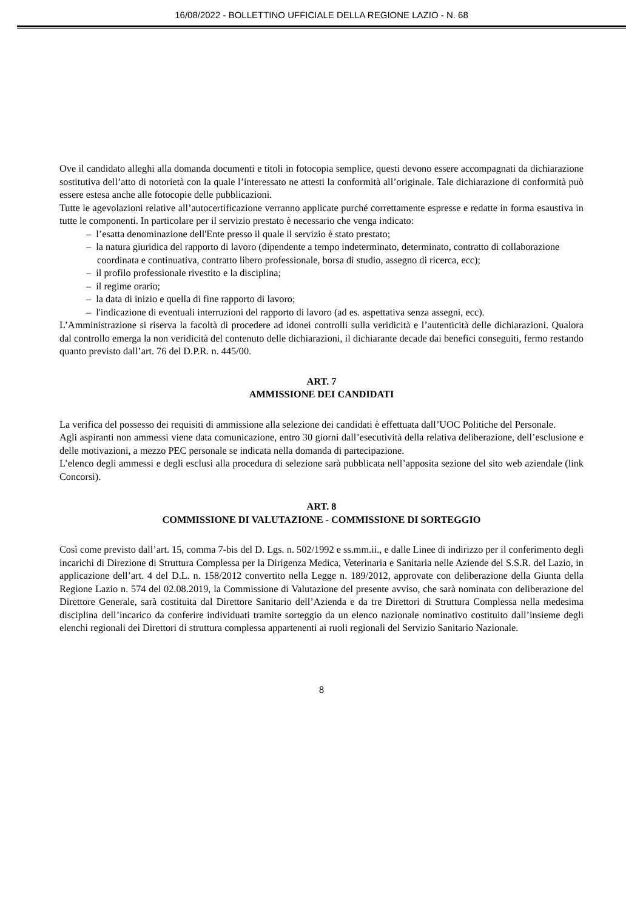16/08/2022 - BOLLETTINO UFFICIALE DELLA REGIONE LAZIO - N. 68
Ove il candidato alleghi alla domanda documenti e titoli in fotocopia semplice, questi devono essere accompagnati da dichiarazione sostitutiva dell’atto di notorietà con la quale l’interessato ne attesti la conformità all’originale. Tale dichiarazione di conformità può essere estesa anche alle fotocopie delle pubblicazioni.
Tutte le agevolazioni relative all’autocertificazione verranno applicate purché correttamente espresse e redatte in forma esaustiva in tutte le componenti. In particolare per il servizio prestato è necessario che venga indicato:
– l’esatta denominazione dell'Ente presso il quale il servizio è stato prestato;
– la natura giuridica del rapporto di lavoro (dipendente a tempo indeterminato, determinato, contratto di collaborazione coordinata e continuativa, contratto libero professionale, borsa di studio, assegno di ricerca, ecc);
– il profilo professionale rivestito e la disciplina;
– il regime orario;
– la data di inizio e quella di fine rapporto di lavoro;
– l'indicazione di eventuali interruzioni del rapporto di lavoro (ad es. aspettativa senza assegni, ecc).
L’Amministrazione si riserva la facoltà di procedere ad idonei controlli sulla veridicità e l’autenticità delle dichiarazioni. Qualora dal controllo emerga la non veridicità del contenuto delle dichiarazioni, il dichiarante decade dai benefici conseguiti, fermo restando quanto previsto dall’art. 76 del D.P.R. n. 445/00.
ART. 7
AMMISSIONE DEI CANDIDATI
La verifica del possesso dei requisiti di ammissione alla selezione dei candidati è effettuata dall’UOC Politiche del Personale.
Agli aspiranti non ammessi viene data comunicazione, entro 30 giorni dall’esecutività della relativa deliberazione, dell’esclusione e delle motivazioni, a mezzo PEC personale se indicata nella domanda di partecipazione.
L’elenco degli ammessi e degli esclusi alla procedura di selezione sarà pubblicata nell’apposita sezione del sito web aziendale (link Concorsi).
ART. 8
COMMISSIONE DI VALUTAZIONE - COMMISSIONE DI SORTEGGIO
Così come previsto dall’art. 15, comma 7-bis del D. Lgs. n. 502/1992 e ss.mm.ii., e dalle Linee di indirizzo per il conferimento degli incarichi di Direzione di Struttura Complessa per la Dirigenza Medica, Veterinaria e Sanitaria nelle Aziende del S.S.R. del Lazio, in applicazione dell’art. 4 del D.L. n. 158/2012 convertito nella Legge n. 189/2012, approvate con deliberazione della Giunta della Regione Lazio n. 574 del 02.08.2019, la Commissione di Valutazione del presente avviso, che sarà nominata con deliberazione del Direttore Generale, sarà costituita dal Direttore Sanitario dell’Azienda e da tre Direttori di Struttura Complessa nella medesima disciplina dell’incarico da conferire individuati tramite sorteggio da un elenco nazionale nominativo costituito dall’insieme degli elenchi regionali dei Direttori di struttura complessa appartenenti ai ruoli regionali del Servizio Sanitario Nazionale.
8